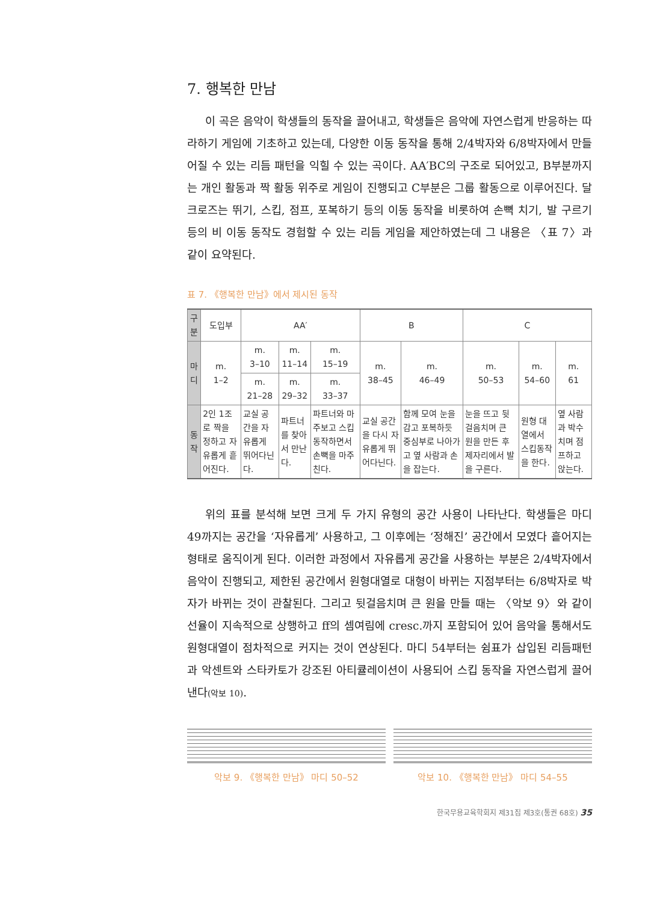7. 행복한 만남
이 곡은 음악이 학생들의 동작을 끌어내고, 학생들은 음악에 자연스럽게 반응하는 따라하기 게임에 기초하고 있는데, 다양한 이동 동작을 통해 2/4박자와 6/8박자에서 만들어질 수 있는 리듬 패턴을 익힐 수 있는 곡이다. AA′BC의 구조로 되어있고, B부분까지는 개인 활동과 짝 활동 위주로 게임이 진행되고 C부분은 그룹 활동으로 이루어진다. 달크로즈는 뛰기, 스킵, 점프, 포복하기 등의 이동 동작을 비롯하여 손뼉 치기, 발 구르기 등의 비 이동 동작도 경험할 수 있는 리듬 게임을 제안하였는데 그 내용은 〈표 7〉과 같이 요약된다.
표 7. 《행복한 만남》에서 제시된 동작
| 구분 | 도입부 | AA′ | | | B | | C | | |
| --- | --- | --- | --- | --- | --- | --- | --- | --- | --- |
| 마디 | m. 1–2 | m. 3–10 | m. 11–14 | m. 15–19 | m. 38–45 | m. 46–49 | m. 50–53 | m. 54–60 | m. 61 |
| | | m. 21–28 | m. 29–32 | m. 33–37 | | | | | |
| 동작 | 2인 1조로 짝을 정하고 자유롭게 흩어진다. | 교실 공간을 자유롭게 뛰어다닌다. | 파트너를 찾아서 만난다. | 파트너와 마주보고 스킵동작하면서 손뼉을 마주친다. | 교실 공간을 다시 자유롭게 뛰어다닌다. | 함께 모여 눈을 감고 포복하듯 중심부로 나아가고 옆 사람과 손을 잡는다. | 눈을 뜨고 뒷걸음치며 큰 원을 만든 후 제자리에서 발을 구른다. | 원형 대열에서 스킵동작을 한다. | 옆 사람과 박수치며 점프하고 앉는다. |
위의 표를 분석해 보면 크게 두 가지 유형의 공간 사용이 나타난다. 학생들은 마디 49까지는 공간을 ‘자유롭게’ 사용하고, 그 이후에는 ‘정해진’ 공간에서 모였다 흩어지는 형태로 움직이게 된다. 이러한 과정에서 자유롭게 공간을 사용하는 부분은 2/4박자에서 음악이 진행되고, 제한된 공간에서 원형대열로 대형이 바뀌는 지점부터는 6/8박자로 박자가 바뀌는 것이 관찰된다. 그리고 뒷걸음치며 큰 원을 만들 때는 〈악보 9〉와 같이 선율이 지속적으로 상행하고 ff의 셈여림에 cresc.까지 포함되어 있어 음악을 통해서도 원형대열이 점차적으로 커지는 것이 연상된다. 마디 54부터는 쉼표가 삽입된 리듬패턴과 악센트와 스타카토가 강조된 아티큘레이션이 사용되어 스킵 동작을 자연스럽게 끌어낸다(악보 10).
악보 9. 《행복한 만남》 마디 50–52 악보 10. 《행복한 만남》 마디 54–55
한국무용교육학회지 제31집 제3호(통권 68호) 35